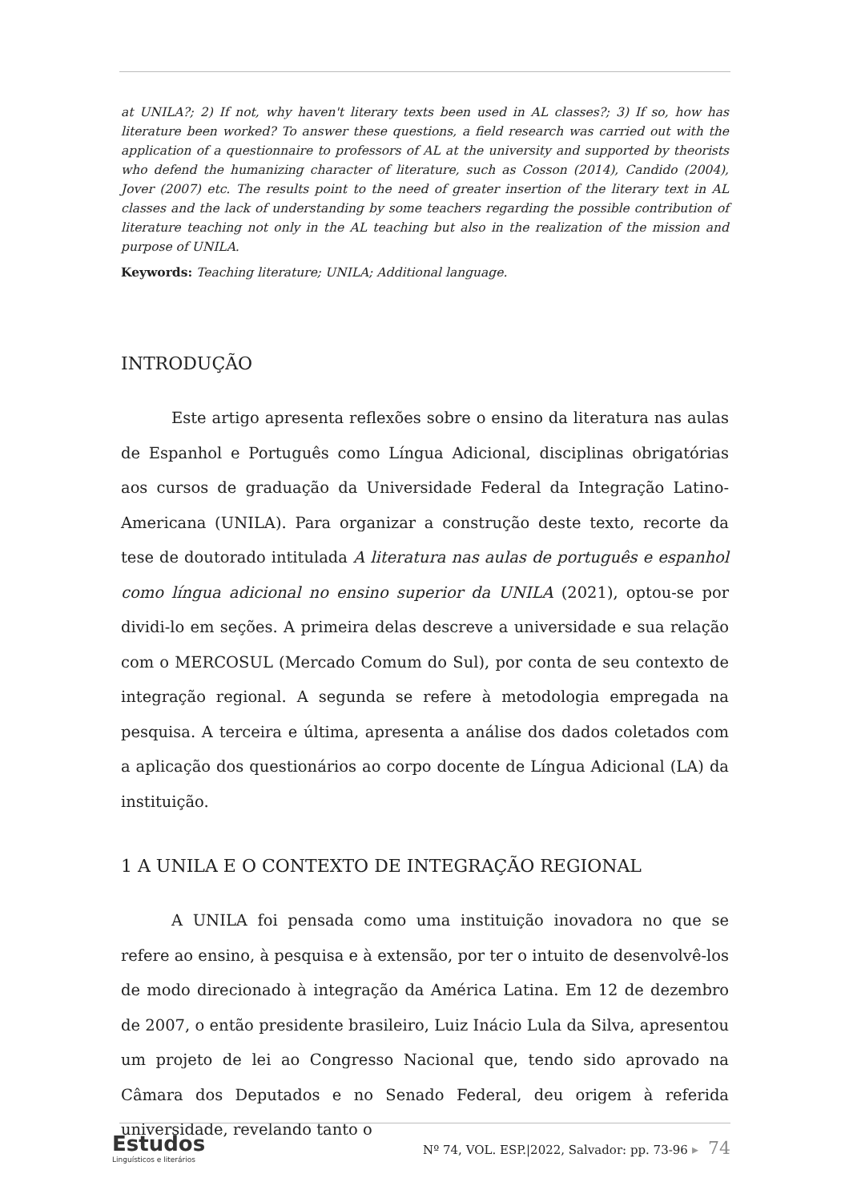at UNILA?; 2) If not, why haven't literary texts been used in AL classes?; 3) If so, how has literature been worked? To answer these questions, a field research was carried out with the application of a questionnaire to professors of AL at the university and supported by theorists who defend the humanizing character of literature, such as Cosson (2014), Candido (2004), Jover (2007) etc. The results point to the need of greater insertion of the literary text in AL classes and the lack of understanding by some teachers regarding the possible contribution of literature teaching not only in the AL teaching but also in the realization of the mission and purpose of UNILA.
Keywords: Teaching literature; UNILA; Additional language.
INTRODUÇÃO
Este artigo apresenta reflexões sobre o ensino da literatura nas aulas de Espanhol e Português como Língua Adicional, disciplinas obrigatórias aos cursos de graduação da Universidade Federal da Integração Latino-Americana (UNILA). Para organizar a construção deste texto, recorte da tese de doutorado intitulada A literatura nas aulas de português e espanhol como língua adicional no ensino superior da UNILA (2021), optou-se por dividi-lo em seções. A primeira delas descreve a universidade e sua relação com o MERCOSUL (Mercado Comum do Sul), por conta de seu contexto de integração regional. A segunda se refere à metodologia empregada na pesquisa. A terceira e última, apresenta a análise dos dados coletados com a aplicação dos questionários ao corpo docente de Língua Adicional (LA) da instituição.
1 A UNILA E O CONTEXTO DE INTEGRAÇÃO REGIONAL
A UNILA foi pensada como uma instituição inovadora no que se refere ao ensino, à pesquisa e à extensão, por ter o intuito de desenvolvê-los de modo direcionado à integração da América Latina. Em 12 de dezembro de 2007, o então presidente brasileiro, Luiz Inácio Lula da Silva, apresentou um projeto de lei ao Congresso Nacional que, tendo sido aprovado na Câmara dos Deputados e no Senado Federal, deu origem à referida universidade, revelando tanto o
Estudos
Linguísticos e literários
Nº 74, VOL. ESP.|2022, Salvador: pp. 73-96 ▸ 74